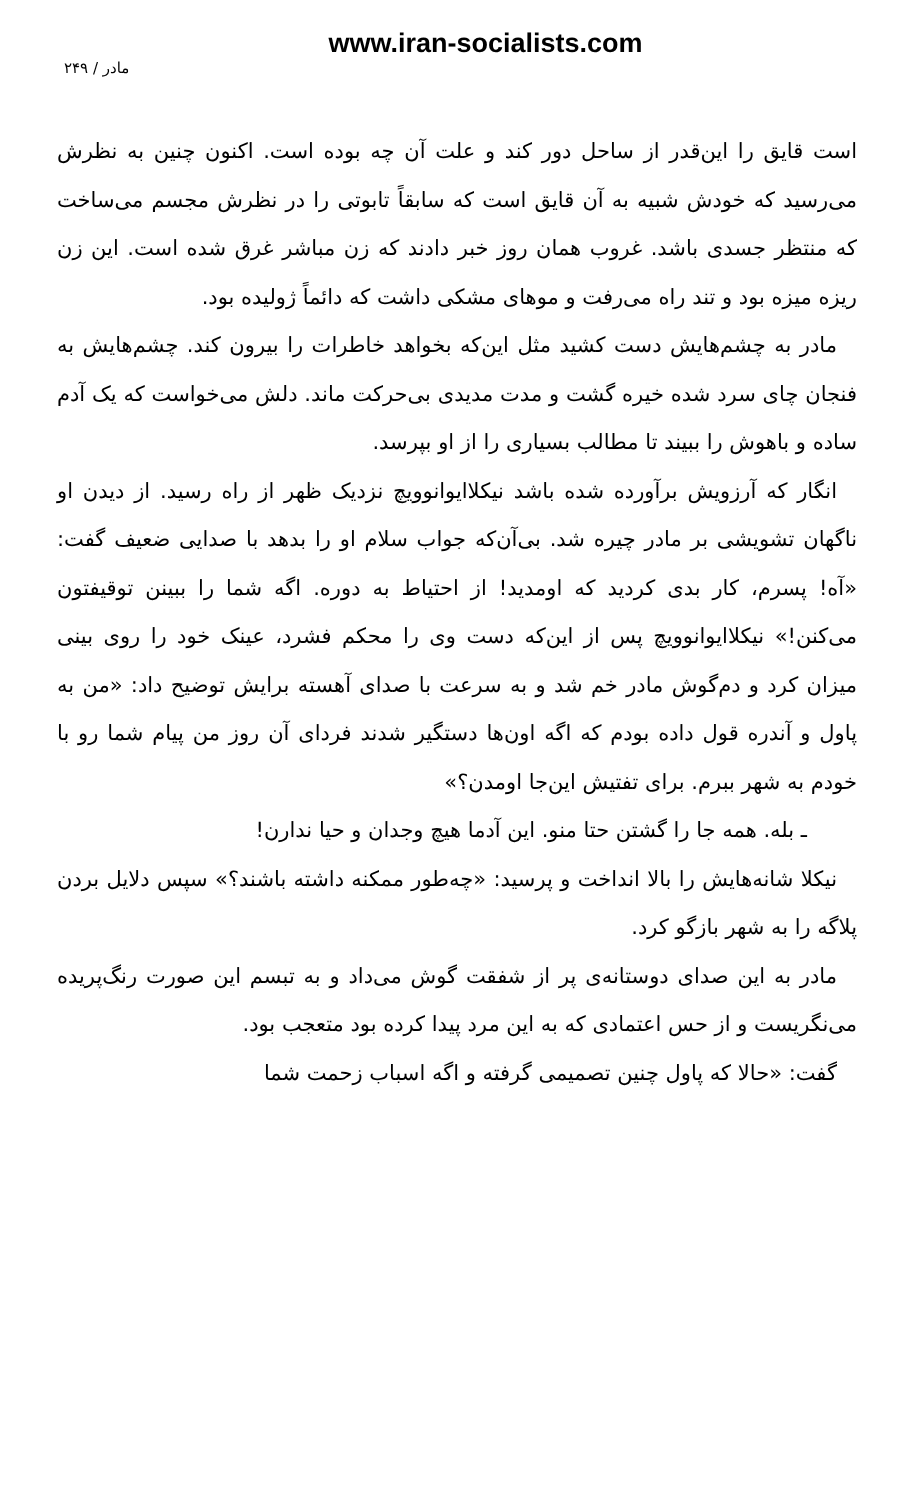www.iran-socialists.com
مادر / ۲۴۹
است قایق را این‌قدر از ساحل دور کند و علت آن چه بوده است. اکنون چنین به نظرش می‌رسید که خودش شبیه به آن قایق است که سابقاً تابوتی را در نظرش مجسم می‌ساخت که منتظر جسدی باشد. غروب همان روز خبر دادند که زن مباشر غرق شده است. این زن ریزه میزه بود و تند راه می‌رفت و موهای مشکی داشت که دائماً ژولیده بود.
مادر به چشم‌هایش دست کشید مثل این‌که بخواهد خاطرات را بیرون کند. چشم‌هایش به فنجان چای سرد شده خیره گشت و مدت مدیدی بی‌حرکت ماند. دلش می‌خواست که یک آدم ساده و باهوش را ببیند تا مطالب بسیاری را از او بپرسد.
انگار که آرزویش برآورده شده باشد نیکلاایوانوویچ نزدیک ظهر از راه رسید. از دیدن او ناگهان تشویشی بر مادر چیره شد. بی‌آن‌که جواب سلام او را بدهد با صدایی ضعیف گفت: «آه! پسرم، کار بدی کردید که اومدید! از احتیاط به دوره. اگه شما را ببینن توقیفتون می‌کنن!» نیکلاایوانوویچ پس از این‌که دست وی را محکم فشرد، عینک خود را روی بینی میزان کرد و دم‌گوش مادر خم شد و به سرعت با صدای آهسته برایش توضیح داد: «من به پاول و آندره قول داده بودم که اگه اون‌ها دستگیر شدند فردای آن روز من پیام شما رو با خودم به شهر ببرم. برای تفتیش این‌جا اومدن؟»
ـ بله. همه جا را گشتن حتا منو. این آدما هیچ وجدان و حیا ندارن!
نیکلا شانه‌هایش را بالا انداخت و پرسید: «چه‌طور ممکنه داشته باشند؟» سپس دلایل بردن پلاگه را به شهر بازگو کرد.
مادر به این صدای دوستانه‌ی پر از شفقت گوش می‌داد و به تبسم این صورت رنگ‌پریده می‌نگریست و از حس اعتمادی که به این مرد پیدا کرده بود متعجب بود.
گفت: «حالا که پاول چنین تصمیمی گرفته و اگه اسباب زحمت شما